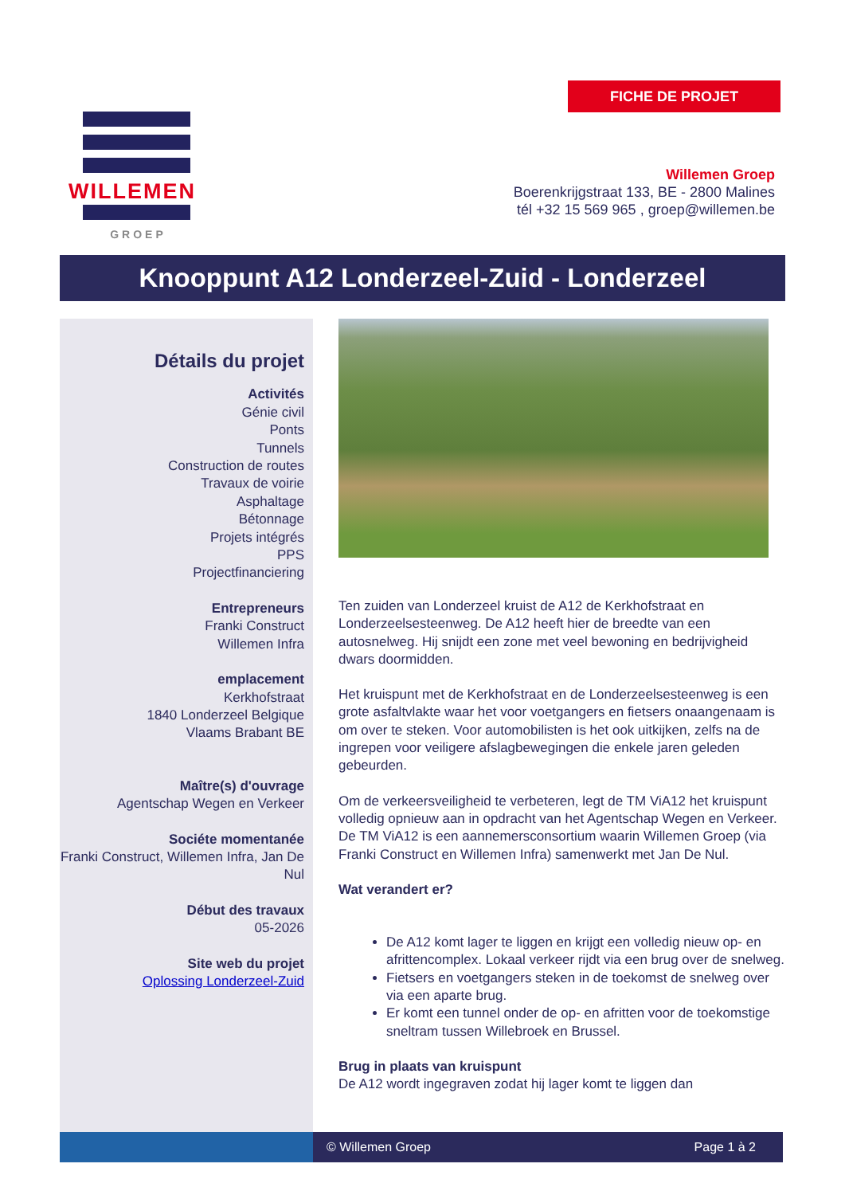FICHE DE PROJET
WILLEMEN
GROEP
Willemen Groep
Boerenkrijgstraat 133, BE - 2800 Malines
tél +32 15 569 965 , groep@willemen.be
Knooppunt A12 Londerzeel-Zuid - Londerzeel
Détails du projet
Activités
Génie civil
Ponts
Tunnels
Construction de routes
Travaux de voirie
Asphaltage
Bétonnage
Projets intégrés
PPS
Projectfinanciering
Entrepreneurs
Franki Construct
Willemen Infra
emplacement
Kerkhofstraat
1840 Londerzeel Belgique
Vlaams Brabant BE
Maître(s) d'ouvrage
Agentschap Wegen en Verkeer
Sociéte momentanée
Franki Construct, Willemen Infra, Jan De Nul
Début des travaux
05-2026
Site web du projet
Oplossing Londerzeel-Zuid
Ten zuiden van Londerzeel kruist de A12 de Kerkhofstraat en Londerzeelsesteenweg. De A12 heeft hier de breedte van een autosnelweg. Hij snijdt een zone met veel bewoning en bedrijvigheid dwars doormidden.
Het kruispunt met de Kerkhofstraat en de Londerzeelsesteenweg is een grote asfaltvlakte waar het voor voetgangers en fietsers onaangenaam is om over te steken. Voor automobilisten is het ook uitkijken, zelfs na de ingrepen voor veiligere afslagbewegingen die enkele jaren geleden gebeurden.
Om de verkeersveiligheid te verbeteren, legt de TM ViA12 het kruispunt volledig opnieuw aan in opdracht van het Agentschap Wegen en Verkeer. De TM ViA12 is een aannemersconsortium waarin Willemen Groep (via Franki Construct en Willemen Infra) samenwerkt met Jan De Nul.
Wat verandert er?
De A12 komt lager te liggen en krijgt een volledig nieuw op- en afrittencomplex. Lokaal verkeer rijdt via een brug over de snelweg.
Fietsers en voetgangers steken in de toekomst de snelweg over via een aparte brug.
Er komt een tunnel onder de op- en afritten voor de toekomstige sneltram tussen Willebroek en Brussel.
Brug in plaats van kruispunt
De A12 wordt ingegraven zodat hij lager komt te liggen dan
© Willemen Groep Page 1 à 2